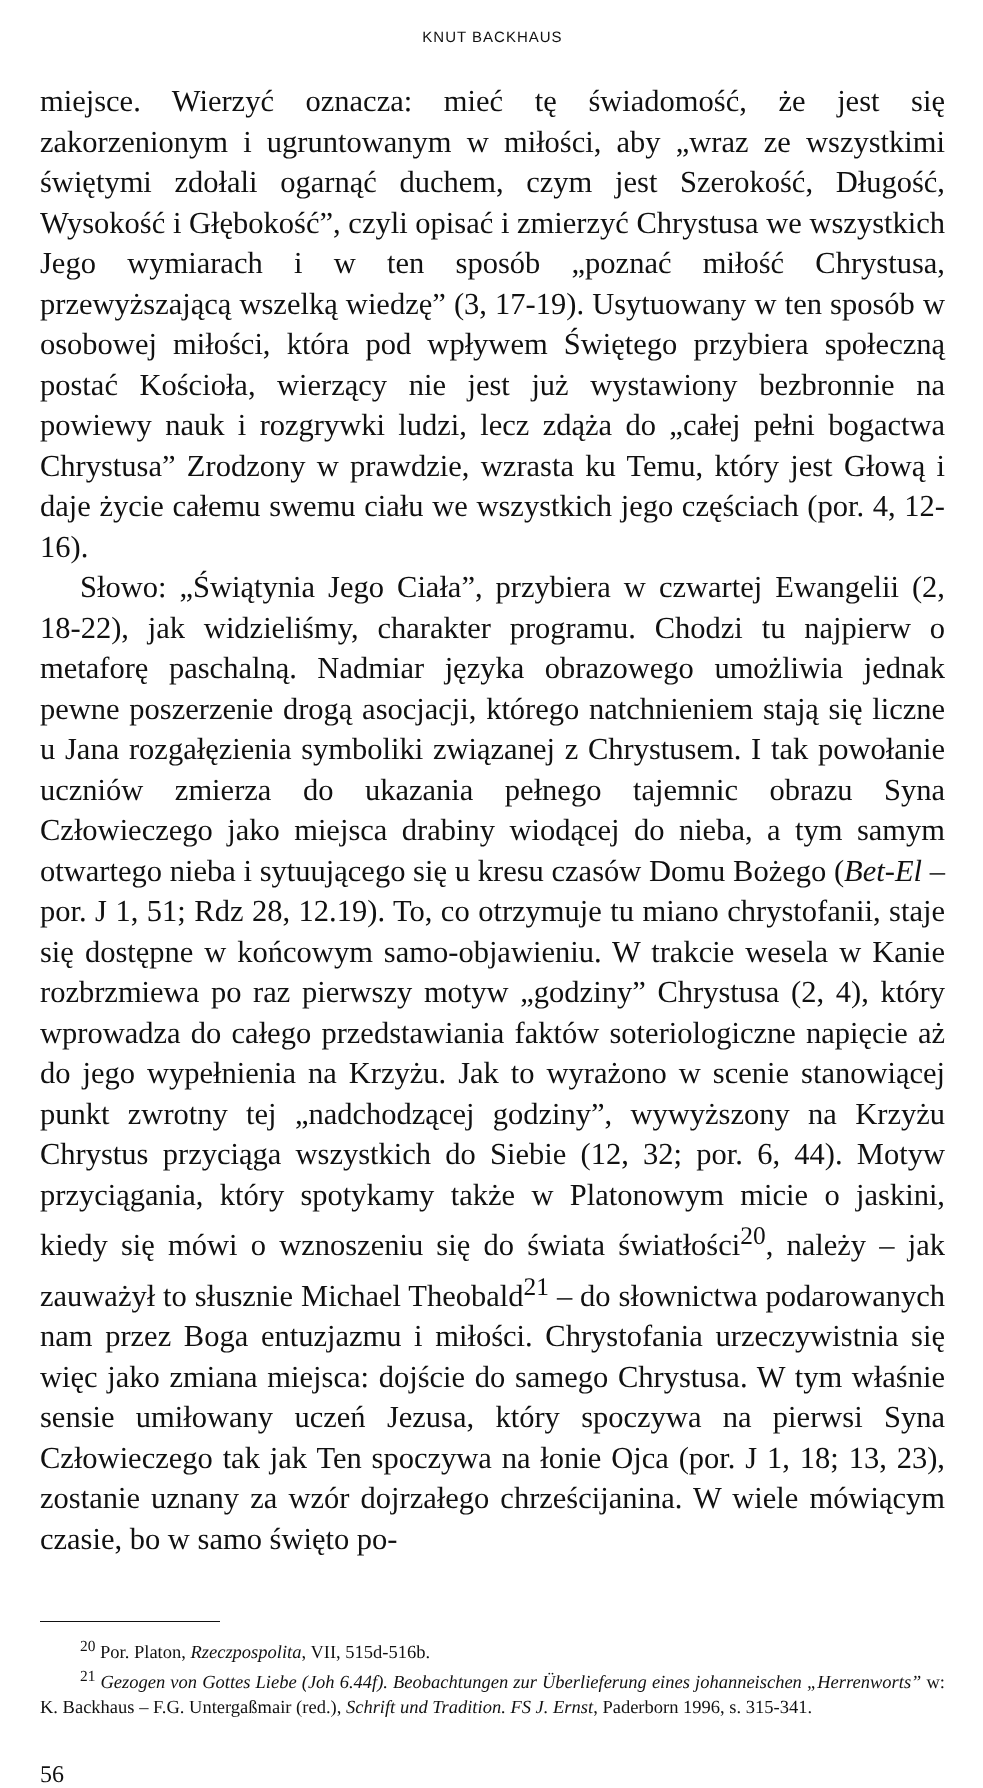KNUT BACKHAUS
miejsce. Wierzyć oznacza: mieć tę świadomość, że jest się zakorzenionym i ugruntowanym w miłości, aby „wraz ze wszystkimi świętymi zdołali ogarnąć duchem, czym jest Szerokość, Długość, Wysokość i Głębokość”, czyli opisać i zmierzyć Chrystusa we wszystkich Jego wymiarach i w ten sposób „poznać miłość Chrystusa, przewyższającą wszelką wiedzę” (3, 17-19). Usytuowany w ten sposób w osobowej miłości, która pod wpływem Świętego przybiera społeczną postać Kościoła, wierzący nie jest już wystawiony bezbronnie na powiewy nauk i rozgrywki ludzi, lecz zdąża do „całej pełni bogactwa Chrystusa” Zrodzony w prawdzie, wzrasta ku Temu, który jest Głową i daje życie całemu swemu ciału we wszystkich jego częściach (por. 4, 12-16).
Słowo: „Świątynia Jego Ciała”, przybiera w czwartej Ewangelii (2, 18-22), jak widzieliśmy, charakter programu. Chodzi tu najpierw o metaforę paschalną. Nadmiar języka obrazowego umożliwia jednak pewne poszerzenie drogą asocjacji, którego natchnieniem stają się liczne u Jana rozgałęzienia symboliki związanej z Chrystusem. I tak powołanie uczniów zmierza do ukazania pełnego tajemnic obrazu Syna Człowieczego jako miejsca drabiny wiodącej do nieba, a tym samym otwartego nieba i sytuującego się u kresu czasów Domu Bożego (Bet-El – por. J 1, 51; Rdz 28, 12.19). To, co otrzymuje tu miano chrystofanii, staje się dostępne w końcowym samo-objawieniu. W trakcie wesela w Kanie rozbrzmiewa po raz pierwszy motyw „godziny” Chrystusa (2, 4), który wprowadza do całego przedstawiania faktów soteriologiczne napięcie aż do jego wypełnienia na Krzyżu. Jak to wyrażono w scenie stanowiącej punkt zwrotny tej „nadchodzącej godziny”, wywyższony na Krzyżu Chrystus przyciąga wszystkich do Siebie (12, 32; por. 6, 44). Motyw przyciągania, który spotykamy także w Platonowym micie o jaskini, kiedy się mówi o wznoszeniu się do świata światłości<sup>20</sup>, należy – jak zauważył to słusznie Michael Theobald<sup>21</sup> – do słownictwa podarowanych nam przez Boga entuzjazmu i miłości. Chrystofania urzeczywistnia się więc jako zmiana miejsca: dojście do samego Chrystusa. W tym właśnie sensie umiłowany uczeń Jezusa, który spoczywa na pierwsi Syna Człowieczego tak jak Ten spoczywa na łonie Ojca (por. J 1, 18; 13, 23), zostanie uznany za wzór dojrzałego chrześcijanina. W wiele mówiącym czasie, bo w samo święto po-
<sup>20</sup> Por. Platon, Rzeczpospolita, VII, 515d-516b.
<sup>21</sup> Gezogen von Gottes Liebe (Joh 6.44f). Beobachtungen zur Überlieferung eines johanneischen „Herrenworts” w: K. Backhaus – F.G. Untergaßmair (red.), Schrift und Tradition. FS J. Ernst, Paderborn 1996, s. 315-341.
56